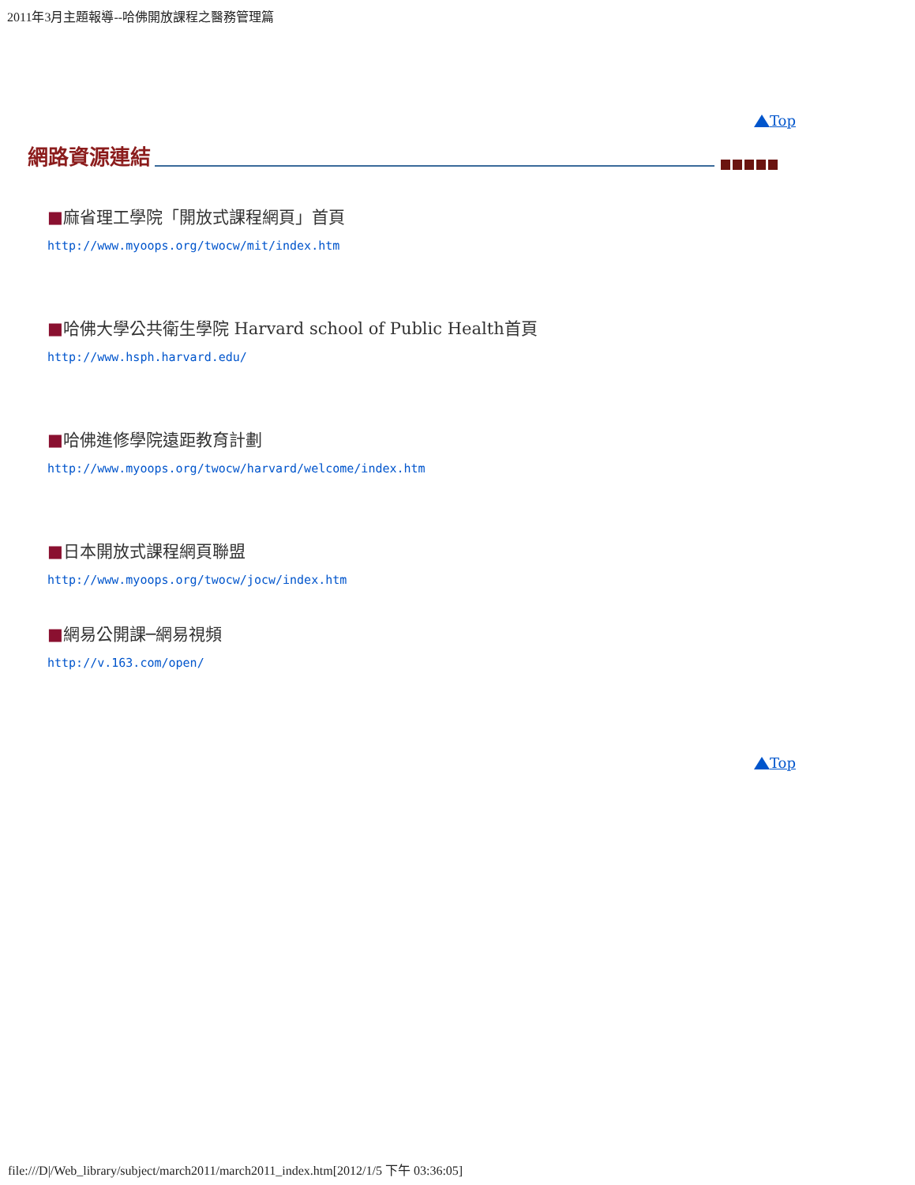2011年3月主題報導--哈佛開放課程之醫務管理篇
Top
網路資源連結
■麻省理工學院「開放式課程網頁」首頁
http://www.myoops.org/twocw/mit/index.htm
■哈佛大學公共衛生學院 Harvard school of Public Health首頁
http://www.hsph.harvard.edu/
■哈佛進修學院遠距教育計劃
http://www.myoops.org/twocw/harvard/welcome/index.htm
■日本開放式課程網頁聯盟
http://www.myoops.org/twocw/jocw/index.htm
■網易公開課─網易視頻
http://v.163.com/open/
Top
file:///D|/Web_library/subject/march2011/march2011_index.htm[2012/1/5 下午 03:36:05]